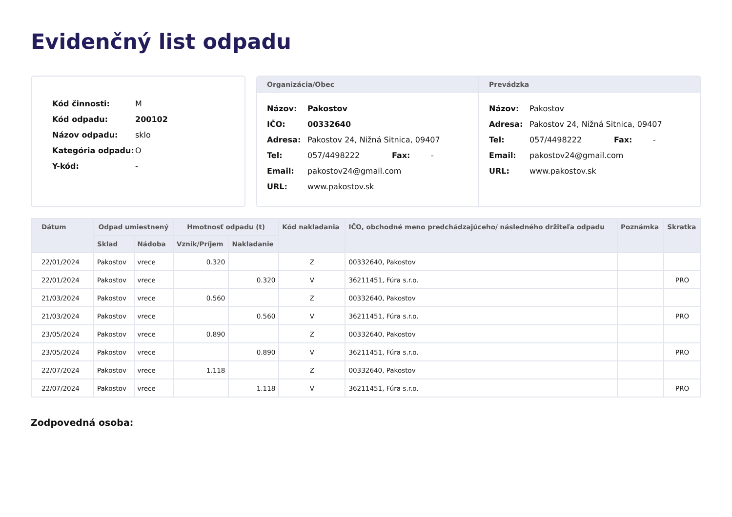Evidenčný list odpadu
Kód činnosti: M
Kód odpadu: 200102
Názov odpadu: sklo
Kategória odpadu: O
Y-kód: -
Organizácia/Obec
Názov: Pakostov
IČO: 00332640
Adresa: Pakostov 24, Nižná Sitnica, 09407
Tel: 057/4498222 Fax: -
Email: pakostov24@gmail.com
URL: www.pakostov.sk
Prevádzka
Názov: Pakostov
Adresa: Pakostov 24, Nižná Sitnica, 09407
Tel: 057/4498222 Fax: -
Email: pakostov24@gmail.com
URL: www.pakostov.sk
| Dátum | Odpad umiestnený | | Hmotnosť odpadu (t) | | Kód nakladania | IČO, obchodné meno predchádzajúceho/ následného držiteľa odpadu | Poznámka | Skratka |
| --- | --- | --- | --- | --- | --- | --- | --- | --- |
| | Sklad | Nádoba | Vznik/Príjem | Nakladanie | | | | |
| 22/01/2024 | Pakostov | vrece | 0.320 | | Z | 00332640, Pakostov | | |
| 22/01/2024 | Pakostov | vrece | | 0.320 | V | 36211451, Fúra s.r.o. | | PRO |
| 21/03/2024 | Pakostov | vrece | 0.560 | | Z | 00332640, Pakostov | | |
| 21/03/2024 | Pakostov | vrece | | 0.560 | V | 36211451, Fúra s.r.o. | | PRO |
| 23/05/2024 | Pakostov | vrece | 0.890 | | Z | 00332640, Pakostov | | |
| 23/05/2024 | Pakostov | vrece | | 0.890 | V | 36211451, Fúra s.r.o. | | PRO |
| 22/07/2024 | Pakostov | vrece | 1.118 | | Z | 00332640, Pakostov | | |
| 22/07/2024 | Pakostov | vrece | | 1.118 | V | 36211451, Fúra s.r.o. | | PRO |
Zodpovedná osoba: